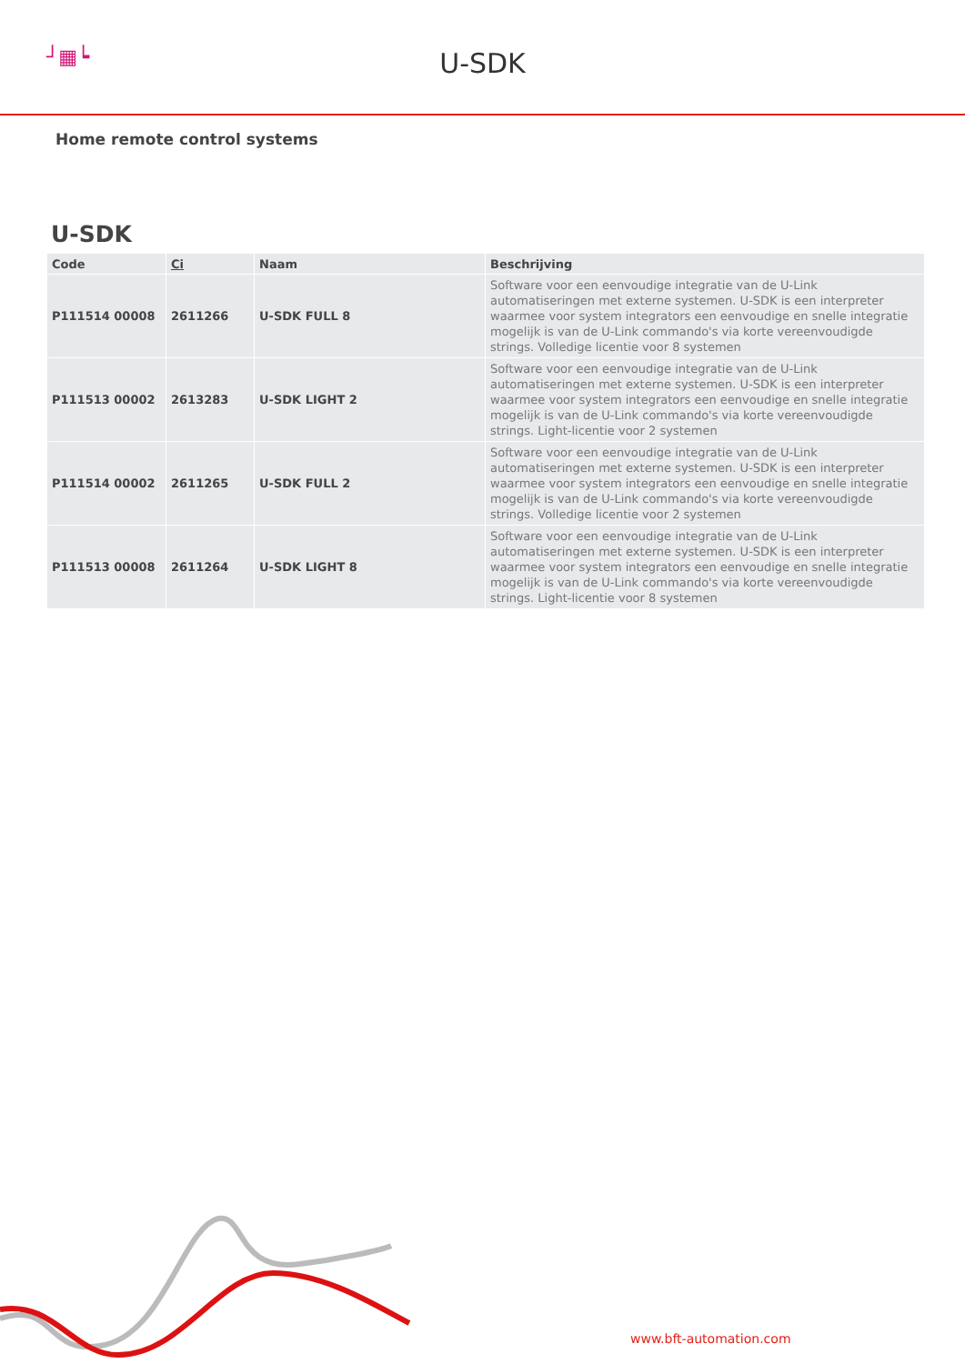┘▦┕
U-SDK
Home remote control systems
U-SDK
| Code | Ci | Naam | Beschrijving |
| --- | --- | --- | --- |
| P111514 00008 | 2611266 | U-SDK FULL 8 | Software voor een eenvoudige integratie van de U-Link automatiseringen met externe systemen. U-SDK is een interpreter waarmee voor system integrators een eenvoudige en snelle integratie mogelijk is van de U-Link commando's via korte vereenvoudigde strings. Volledige licentie voor 8 systemen |
| P111513 00002 | 2613283 | U-SDK LIGHT 2 | Software voor een eenvoudige integratie van de U-Link automatiseringen met externe systemen. U-SDK is een interpreter waarmee voor system integrators een eenvoudige en snelle integratie mogelijk is van de U-Link commando's via korte vereenvoudigde strings. Light-licentie voor 2 systemen |
| P111514 00002 | 2611265 | U-SDK FULL 2 | Software voor een eenvoudige integratie van de U-Link automatiseringen met externe systemen. U-SDK is een interpreter waarmee voor system integrators een eenvoudige en snelle integratie mogelijk is van de U-Link commando's via korte vereenvoudigde strings. Volledige licentie voor 2 systemen |
| P111513 00008 | 2611264 | U-SDK LIGHT 8 | Software voor een eenvoudige integratie van de U-Link automatiseringen met externe systemen. U-SDK is een interpreter waarmee voor system integrators een eenvoudige en snelle integratie mogelijk is van de U-Link commando's via korte vereenvoudigde strings. Light-licentie voor 8 systemen |
www.bft-automation.com